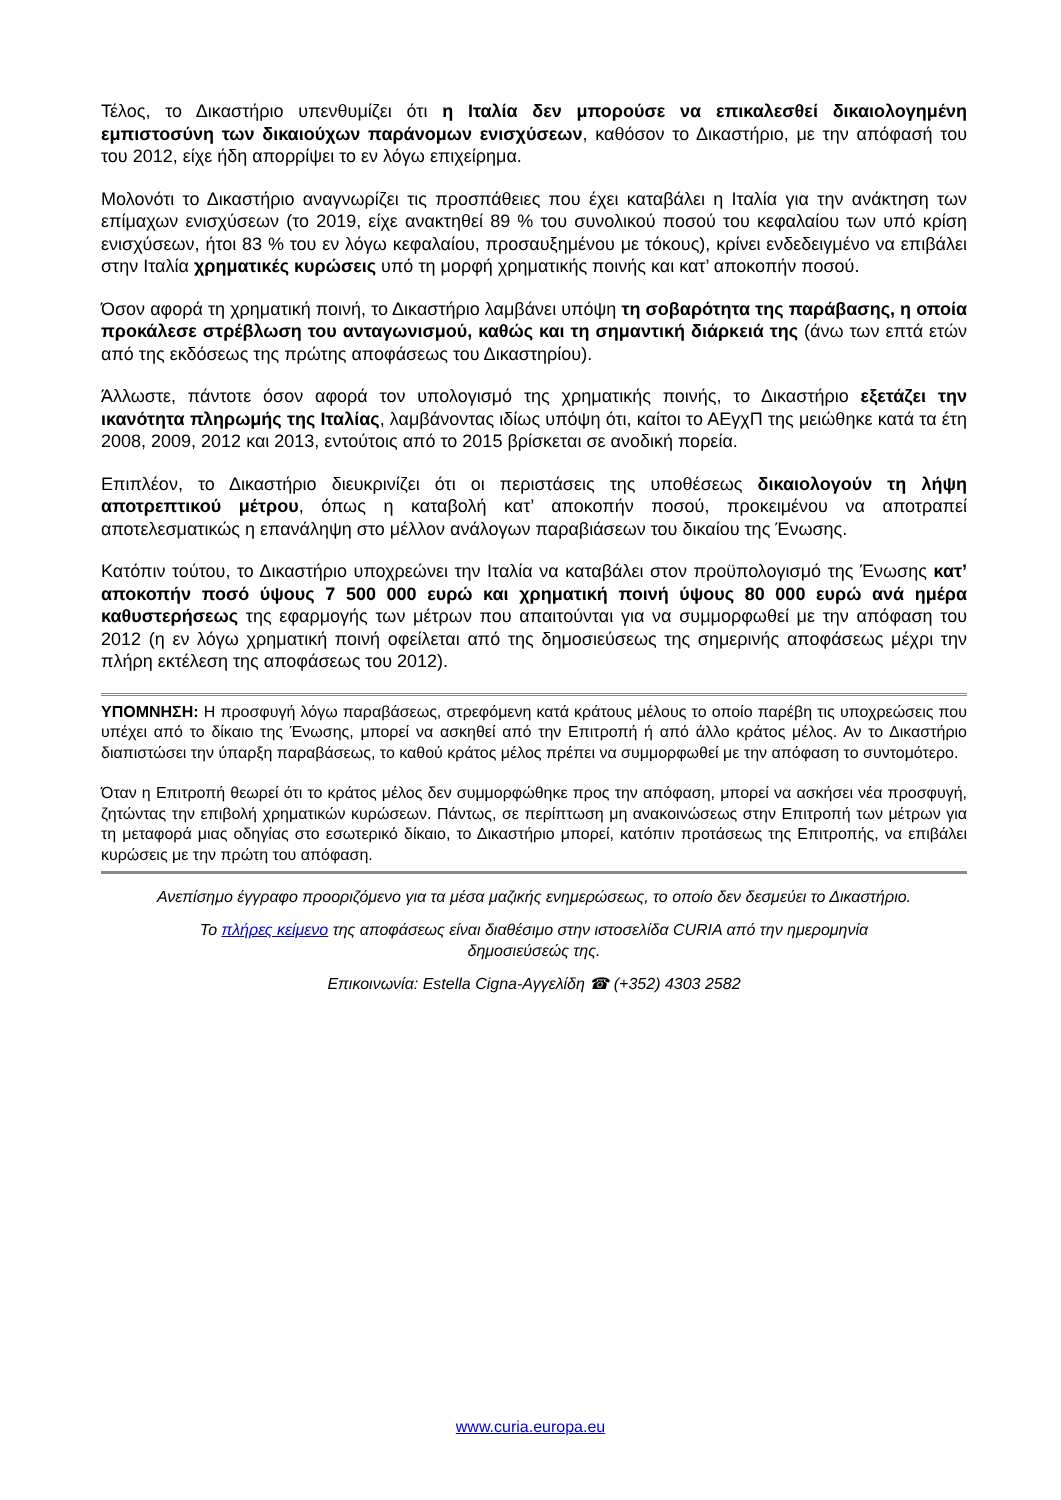Τέλος, το Δικαστήριο υπενθυμίζει ότι η Ιταλία δεν μπορούσε να επικαλεσθεί δικαιολογημένη εμπιστοσύνη των δικαιούχων παράνομων ενισχύσεων, καθόσον το Δικαστήριο, με την απόφασή του του 2012, είχε ήδη απορρίψει το εν λόγω επιχείρημα.
Μολονότι το Δικαστήριο αναγνωρίζει τις προσπάθειες που έχει καταβάλει η Ιταλία για την ανάκτηση των επίμαχων ενισχύσεων (το 2019, είχε ανακτηθεί 89 % του συνολικού ποσού του κεφαλαίου των υπό κρίση ενισχύσεων, ήτοι 83 % του εν λόγω κεφαλαίου, προσαυξημένου με τόκους), κρίνει ενδεδειγμένο να επιβάλει στην Ιταλία χρηματικές κυρώσεις υπό τη μορφή χρηματικής ποινής και κατ’ αποκοπήν ποσού.
Όσον αφορά τη χρηματική ποινή, το Δικαστήριο λαμβάνει υπόψη τη σοβαρότητα της παράβασης, η οποία προκάλεσε στρέβλωση του ανταγωνισμού, καθώς και τη σημαντική διάρκειά της (άνω των επτά ετών από της εκδόσεως της πρώτης αποφάσεως του Δικαστηρίου).
Άλλωστε, πάντοτε όσον αφορά τον υπολογισμό της χρηματικής ποινής, το Δικαστήριο εξετάζει την ικανότητα πληρωμής της Ιταλίας, λαμβάνοντας ιδίως υπόψη ότι, καίτοι το ΑΕγχΠ της μειώθηκε κατά τα έτη 2008, 2009, 2012 και 2013, εντούτοις από το 2015 βρίσκεται σε ανοδική πορεία.
Επιπλέον, το Δικαστήριο διευκρινίζει ότι οι περιστάσεις της υποθέσεως δικαιολογούν τη λήψη αποτρεπτικού μέτρου, όπως η καταβολή κατ’ αποκοπήν ποσού, προκειμένου να αποτραπεί αποτελεσματικώς η επανάληψη στο μέλλον ανάλογων παραβιάσεων του δικαίου της Ένωσης.
Κατόπιν τούτου, το Δικαστήριο υποχρεώνει την Ιταλία να καταβάλει στον προϋπολογισμό της Ένωσης κατ’ αποκοπήν ποσό ύψους 7 500 000 ευρώ και χρηματική ποινή ύψους 80 000 ευρώ ανά ημέρα καθυστερήσεως της εφαρμογής των μέτρων που απαιτούνται για να συμμορφωθεί με την απόφαση του 2012 (η εν λόγω χρηματική ποινή οφείλεται από της δημοσιεύσεως της σημερινής αποφάσεως μέχρι την πλήρη εκτέλεση της αποφάσεως του 2012).
ΥΠΟΜΝΗΣΗ: Η προσφυγή λόγω παραβάσεως, στρεφόμενη κατά κράτους μέλους το οποίο παρέβη τις υποχρεώσεις που υπέχει από το δίκαιο της Ένωσης, μπορεί να ασκηθεί από την Επιτροπή ή από άλλο κράτος μέλος. Αν το Δικαστήριο διαπιστώσει την ύπαρξη παραβάσεως, το καθού κράτος μέλος πρέπει να συμμορφωθεί με την απόφαση το συντομότερο.
Όταν η Επιτροπή θεωρεί ότι το κράτος μέλος δεν συμμορφώθηκε προς την απόφαση, μπορεί να ασκήσει νέα προσφυγή, ζητώντας την επιβολή χρηματικών κυρώσεων. Πάντως, σε περίπτωση μη ανακοινώσεως στην Επιτροπή των μέτρων για τη μεταφορά μιας οδηγίας στο εσωτερικό δίκαιο, το Δικαστήριο μπορεί, κατόπιν προτάσεως της Επιτροπής, να επιβάλει κυρώσεις με την πρώτη του απόφαση.
Ανεπίσημο έγγραφο προοριζόμενο για τα μέσα μαζικής ενημερώσεως, το οποίο δεν δεσμεύει το Δικαστήριο.
Το πλήρες κείμενο της αποφάσεως είναι διαθέσιμο στην ιστοσελίδα CURIA από την ημερομηνία
δημοσιεύσεώς της.
Επικοινωνία: Estella Cigna-Αγγελίδη ☎ (+352) 4303 2582
www.curia.europa.eu